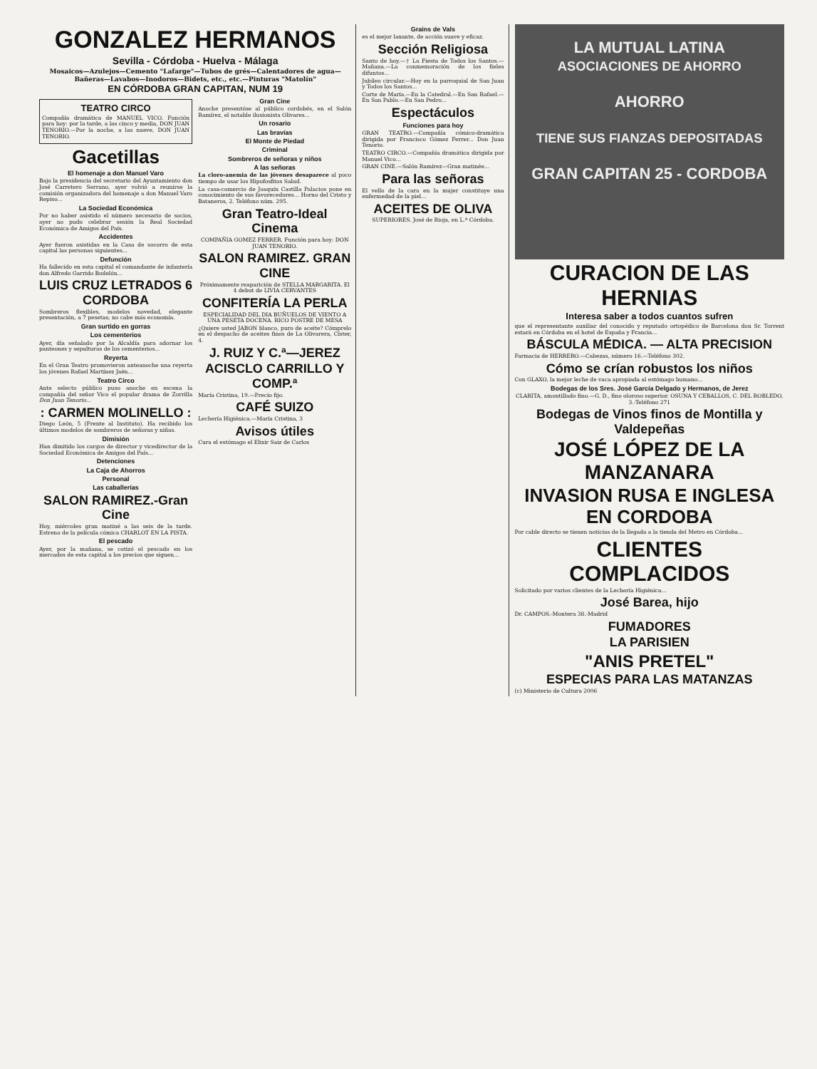GONZALEZ HERMANOS
Sevilla - Córdoba - Huelva - Málaga
Mosaicos—Azulejos—Cemento "Lafarge"—Tubos de grés—Calentadores de agua—Bañeras—Lavabos—Inodoros—Bidets, etc., etc.—Pinturas "Matolín"
EN CÓRDOBA GRAN CAPITAN, NUM 19
TEATRO CIRCO
Compañía dramática de MANUEL VICO. Función para hoy: por la tarde, a las cinco y media, DON JUAN TENORIO.—Por la noche, a las nueve, DON JUAN TENORIO.
Gacetillas
El homenaje a don Manuel Varo
Bajo la presidencia del secretario del Ayuntamiento don José Carretero Serrano, ayer volvió a reunirse la comisión organizadora del homenaje a don Manuel Varo Repiso...
La Sociedad Económica
Por no haber asistido el número necesario de socios, ayer no pudo celebrar sesión la Real Sociedad Económica de Amigos del País.
Accidentes
Ayer fueron asistidas en la Casa de socorro de esta capital las personas siguientes...
Defunción
Ha fallecido en esta capital el comandante de infantería don Alfredo Garrido Bodelón...
LUIS CRUZ LETRADOS 6 CORDOBA
Sombreros flexibles, modelos novedad, elegante presentación, a 7 pesetas; no cabe más economía.
Gran surtido en gorras
Los cementerios
Ayer, día señalado por la Alcaldía para adornar los panteones y sepulturas de los cementerios...
Reyerta
En el Gran Teatro promovieron anteanoche una reyerta los jóvenes Rafael Martínez Jaén...
Teatro Circo
Ante selecto público puso anoche en escena la compañía del señor Vico el popular drama de Zorrilla Don Juan Tenorio...
: CARMEN MOLINELLO :
Diego León, 5 (Frente al Instituto). Ha recibido los últimos modelos de sombreros de señoras y niñas.
Dimisión
Han dimitido los cargos de director y vicedirector de la Sociedad Económica de Amigos del País...
Detenciones
La Caja de Ahorros
Personal
Las caballerías
SALON RAMIREZ.-Gran Cine
Hoy, miércoles gran matiné a las seis de la tarde. Estreno de la película cómica CHARLOT EN LA PISTA.
El pescado
Ayer, por la mañana, se cotizó el pescado en los mercados de esta capital a los precios que siguen...
Gran Cine
Anoche presentóse al público cordobés, en el Salón Ramírez, el notable ilusionista Olivares...
Un rosario
Las bravías
El Monte de Piedad
Criminal
Sombreros de señoras y niños
A las señoras
La cloro-anemia de las jóvenes desaparece al poco tiempo de usar los Hipofosfitos Salud.
La casa-comercio de Joaquín Castilla Palacios pone en conocimiento de sus favorecedores... Horno del Cristo y Bataneros, 2. Teléfono núm. 295.
Gran Teatro-Ideal Cinema
COMPAÑIA GOMEZ FERRER. Función para hoy: DON JUAN TENORIO.
SALON RAMIREZ. GRAN CINE
Próximamente reaparición de STELLA MARGARITA. El 4 debut de LIVIA CERVANTES
CONFITERÍA LA PERLA
ESPECIALIDAD DEL DIA BUÑUELOS DE VIENTO A UNA PESETA DOCENA. RICO POSTRE DE MESA
¿Quiere usted JABON blanco, puro de aceite? Cómprelo en el despacho de aceites finos de La Olivarera, Císter, 4.
J. RUIZ Y C.ª—JEREZ
ACISCLO CARRILLO Y COMP.ª
María Cristina, 19.—Precio fijo.
CAFÉ SUIZO
Lechería Higiénica.—María Cristina, 3
Avisos útiles
Cura el estómago el Elixir Saiz de Carlos
Grains de Vals
es el mejor laxante, de acción suave y eficaz.
Sección Religiosa
Santo de hoy.—† La Fiesta de Todos los Santos.—Mañana.—La conmemoración de los fieles difuntos...
Jubileo circular.—Hoy en la parroquial de San Juan y Todos los Santos...
Corte de María.—En la Catedral.—En San Rafael.—En San Pablo.—En San Pedro...
Espectáculos
Funciones para hoy
GRAN TEATRO.—Compañía cómico-dramática dirigida por Francisco Gómez Ferrer... Don Juan Tenorio.
TEATRO CIRCO.—Compañía dramática dirigida por Manuel Vico...
GRAN CINE.—Salón Ramírez—Gran matinée...
Para las señoras
El vello de la cara en la mujer constituye una enfermedad de la piel...
ACEITES DE OLIVA
SUPERIORES. José de Rioja, en L.ª Córdoba.
LA MUTUAL LATINA
ASOCIACIONES DE AHORRO
AHORRO
TIENE SUS FIANZAS DEPOSITADAS
GRAN CAPITAN 25 - CORDOBA
CURACION DE LAS HERNIAS
Interesa saber a todos cuantos sufren
que el representante auxiliar del conocido y reputado ortopédico de Barcelona don Sr. Torrent estará en Córdoba en el hotel de España y Francia...
BÁSCULA MÉDICA. — ALTA PRECISION
Farmacia de HERRERO.—Cabezas, número 16.—Teléfono 302.
Cómo se crían robustos los niños
Con GLAXO, la mejor leche de vaca apropiada al estómago humano...
Bodegas de los Sres. José García Delgado y Hermanos, de Jerez
CLARITA, amontillado fino.—G. D., fino oloroso superior. OSUNA Y CEBALLOS, C. DEL ROBLEDO, 3.-Teléfono 271
Bodegas de Vinos finos de Montilla y Valdepeñas
JOSÉ LÓPEZ DE LA MANZANARA
INVASION RUSA E INGLESA EN CORDOBA
Por cable directo se tienen noticias de la llegada a la tienda del Metro en Córdoba...
CLIENTES COMPLACIDOS
Solicitado por varios clientes de la Lechería Higiénica...
José Barea, hijo
Dr. CAMPOS.-Montera 38.-Madrid
FUMADORES
LA PARISIEN
"ANIS PRETEL"
ESPECIAS PARA LAS MATANZAS
(c) Ministerio de Cultura 2006